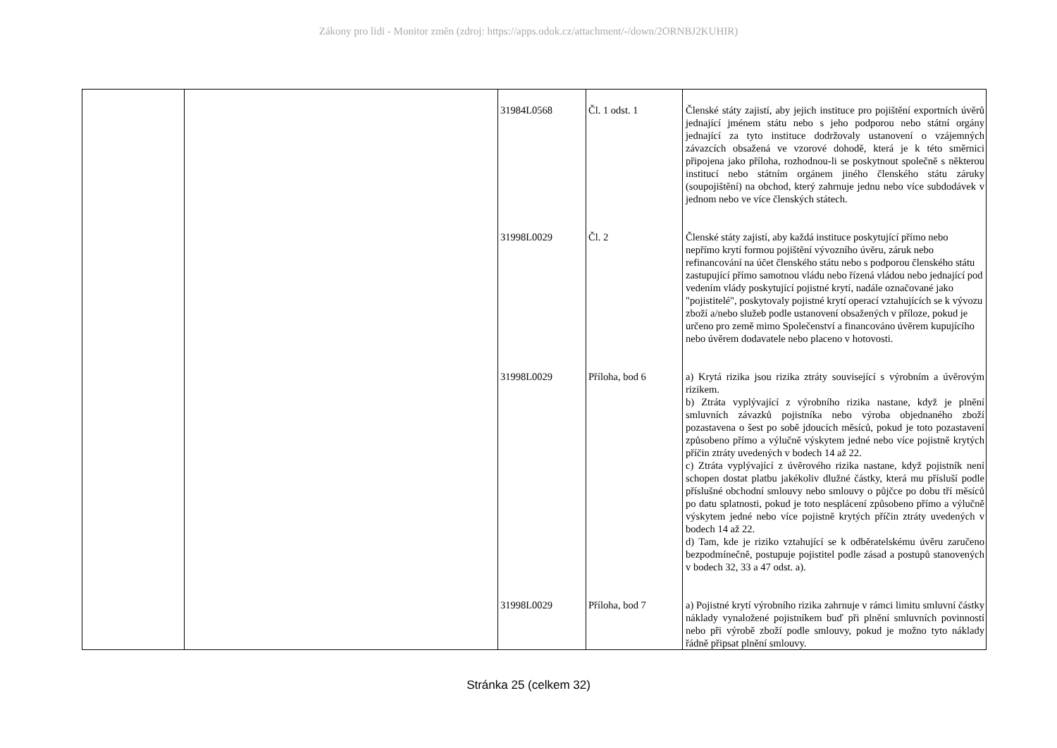Zákony pro lidi - Monitor změn (zdroj: https://apps.odok.cz/attachment/-/down/2ORNBJ2KUHIR)
| | | 31984L0568 | Čl. 1 odst. 1 | Členské státy zajistí, aby jejich instituce pro pojištění exportních úvěrů jednající jménem státu nebo s jeho podporou nebo státní orgány jednající za tyto instituce dodržovaly ustanovení o vzájemných závazcích obsažená ve vzorové dohodě, která je k této směrnici připojena jako příloha, rozhodnou-li se poskytnout společně s některou institucí nebo státním orgánem jiného členského státu záruky (soupojištění) na obchod, který zahrnuje jednu nebo více subdodávek v jednom nebo ve více členských státech. |
| | | 31998L0029 | Čl. 2 | Členské státy zajistí, aby každá instituce poskytující přímo nebo nepřímo krytí formou pojištění vývozního úvěru, záruk nebo refinancování na účet členského státu nebo s podporou členského státu zastupující přímo samotnou vládu nebo řízená vládou nebo jednající pod vedením vlády poskytující pojistné krytí, nadále označované jako "pojistitelé", poskytovaly pojistné krytí operací vztahujících se k vývozu zboží a/nebo služeb podle ustanovení obsažených v příloze, pokud je určeno pro země mimo Společenství a financováno úvěrem kupujícího nebo úvěrem dodavatele nebo placeno v hotovosti. |
| | | 31998L0029 | Příloha, bod 6 | a) Krytá rizika jsou rizika ztráty související s výrobním a úvěrovým rizikem. b) Ztráta vyplývající z výrobního rizika nastane, když je plnění smluvních závazků pojistníka nebo výroba objednaného zboží pozastavena o šest po sobě jdoucích měsíců, pokud je toto pozastavení způsobeno přímo a výlučně výskytem jedné nebo více pojistně krytých příčin ztráty uvedených v bodech 14 až 22. c) Ztráta vyplývající z úvěrového rizika nastane, když pojistník není schopen dostat platbu jakékoliv dlužné částky, která mu přísluší podle příslušné obchodní smlouvy nebo smlouvy o půjčce po dobu tří měsíců po datu splatnosti, pokud je toto nesplácení způsobeno přímo a výlučně výskytem jedné nebo více pojistně krytých příčin ztráty uvedených v bodech 14 až 22. d) Tam, kde je riziko vztahující se k odběratelskému úvěru zaručeno bezpodmínečně, postupuje pojistitel podle zásad a postupů stanovených v bodech 32, 33 a 47 odst. a). |
| | | 31998L0029 | Příloha, bod 7 | a) Pojistné krytí výrobního rizika zahrnuje v rámci limitu smluvní částky náklady vynaložené pojistníkem buď při plnění smluvních povinností nebo při výrobě zboží podle smlouvy, pokud je možno tyto náklady řádně připsat plnění smlouvy. |
Stránka 25 (celkem 32)